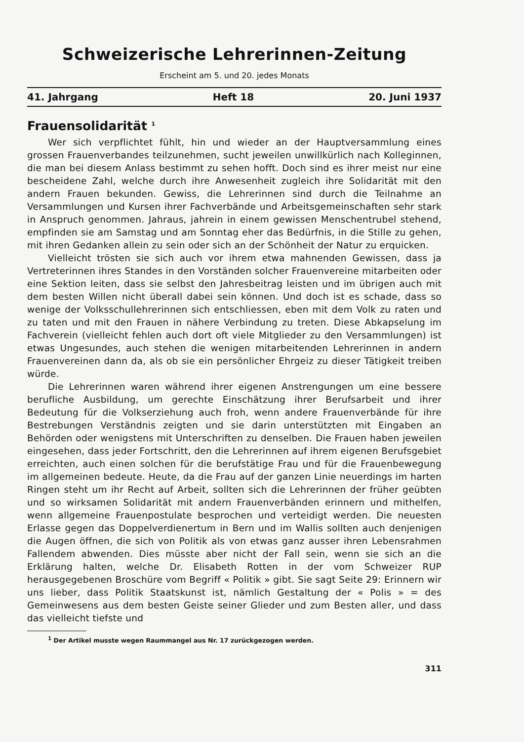Schweizerische Lehrerinnen-Zeitung
Erscheint am 5. und 20. jedes Monats
41. Jahrgang Heft 18 20. Juni 1937
Frauensolidarität <sup>1</sup>
Wer sich verpflichtet fühlt, hin und wieder an der Hauptversammlung eines grossen Frauenverbandes teilzunehmen, sucht jeweilen unwillkürlich nach Kolleginnen, die man bei diesem Anlass bestimmt zu sehen hofft. Doch sind es ihrer meist nur eine bescheidene Zahl, welche durch ihre Anwesenheit zugleich ihre Solidarität mit den andern Frauen bekunden. Gewiss, die Lehrerinnen sind durch die Teilnahme an Versammlungen und Kursen ihrer Fachverbände und Arbeitsgemeinschaften sehr stark in Anspruch genommen. Jahraus, jahrein in einem gewissen Menschentrubel stehend, empfinden sie am Samstag und am Sonntag eher das Bedürfnis, in die Stille zu gehen, mit ihren Gedanken allein zu sein oder sich an der Schönheit der Natur zu erquicken.
Vielleicht trösten sie sich auch vor ihrem etwa mahnenden Gewissen, dass ja Vertreterinnen ihres Standes in den Vorständen solcher Frauenvereine mitarbeiten oder eine Sektion leiten, dass sie selbst den Jahresbeitrag leisten und im übrigen auch mit dem besten Willen nicht überall dabei sein können. Und doch ist es schade, dass so wenige der Volksschullehrerinnen sich entschliessen, eben mit dem Volk zu raten und zu taten und mit den Frauen in nähere Verbindung zu treten. Diese Abkapselung im Fachverein (vielleicht fehlen auch dort oft viele Mitglieder zu den Versammlungen) ist etwas Ungesundes, auch stehen die wenigen mitarbeitenden Lehrerinnen in andern Frauenvereinen dann da, als ob sie ein persönlicher Ehrgeiz zu dieser Tätigkeit treiben würde.
Die Lehrerinnen waren während ihrer eigenen Anstrengungen um eine bessere berufliche Ausbildung, um gerechte Einschätzung ihrer Berufsarbeit und ihrer Bedeutung für die Volkserziehung auch froh, wenn andere Frauenverbände für ihre Bestrebungen Verständnis zeigten und sie darin unterstützten mit Eingaben an Behörden oder wenigstens mit Unterschriften zu denselben. Die Frauen haben jeweilen eingesehen, dass jeder Fortschritt, den die Lehrerinnen auf ihrem eigenen Berufsgebiet erreichten, auch einen solchen für die berufstätige Frau und für die Frauenbewegung im allgemeinen bedeute. Heute, da die Frau auf der ganzen Linie neuerdings im harten Ringen steht um ihr Recht auf Arbeit, sollten sich die Lehrerinnen der früher geübten und so wirksamen Solidarität mit andern Frauenverbänden erinnern und mithelfen, wenn allgemeine Frauenpostulate besprochen und verteidigt werden. Die neuesten Erlasse gegen das Doppelverdienertum in Bern und im Wallis sollten auch denjenigen die Augen öffnen, die sich von Politik als von etwas ganz ausser ihren Lebensrahmen Fallendem abwenden. Dies müsste aber nicht der Fall sein, wenn sie sich an die Erklärung halten, welche Dr. Elisabeth Rotten in der vom Schweizer RUP herausgegebenen Broschüre vom Begriff « Politik » gibt. Sie sagt Seite 29: Erinnern wir uns lieber, dass Politik Staatskunst ist, nämlich Gestaltung der « Polis » = des Gemeinwesens aus dem besten Geiste seiner Glieder und zum Besten aller, und dass das vielleicht tiefste und
<sup>1</sup> Der Artikel musste wegen Raummangel aus Nr. 17 zurückgezogen werden.
311